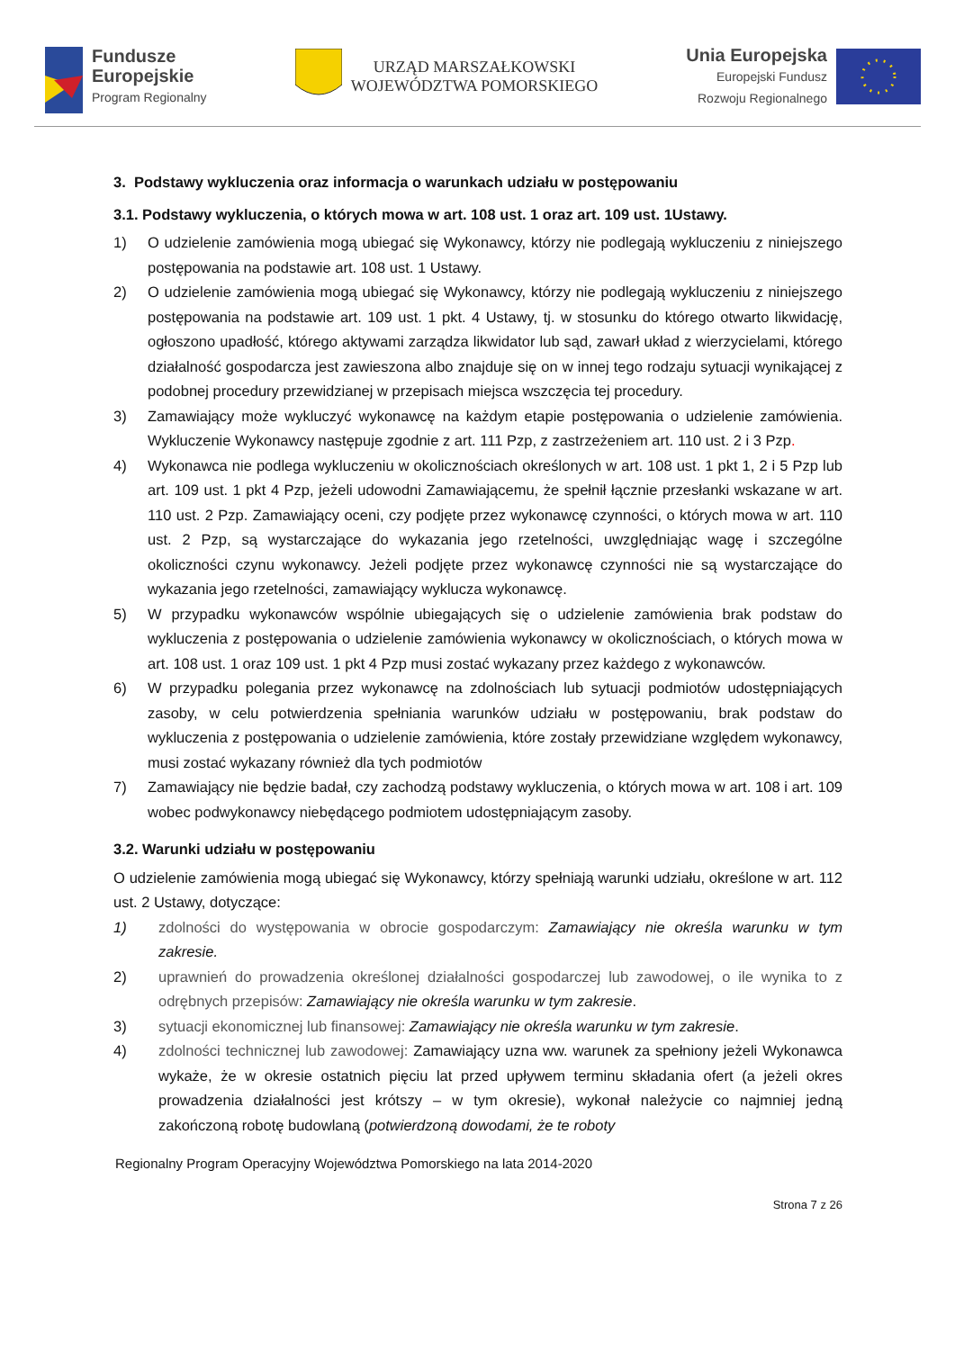Fundusze
Europejskie
Program Regionalny
URZĄD MARSZAŁKOWSKI
WOJEWÓDZTWA POMORSKIEGO
Unia Europejska
Europejski Fundusz
Rozwoju Regionalnego
3. Podstawy wykluczenia oraz informacja o warunkach udziału w postępowaniu
3.1. Podstawy wykluczenia, o których mowa w art. 108 ust. 1 oraz art. 109 ust. 1Ustawy.
1) O udzielenie zamówienia mogą ubiegać się Wykonawcy, którzy nie podlegają wykluczeniu z niniejszego postępowania na podstawie art. 108 ust. 1 Ustawy.
2) O udzielenie zamówienia mogą ubiegać się Wykonawcy, którzy nie podlegają wykluczeniu z niniejszego postępowania na podstawie art. 109 ust. 1 pkt. 4 Ustawy, tj. w stosunku do którego otwarto likwidację, ogłoszono upadłość, którego aktywami zarządza likwidator lub sąd, zawarł układ z wierzycielami, którego działalność gospodarcza jest zawieszona albo znajduje się on w innej tego rodzaju sytuacji wynikającej z podobnej procedury przewidzianej w przepisach miejsca wszczęcia tej procedury.
3) Zamawiający może wykluczyć wykonawcę na każdym etapie postępowania o udzielenie zamówienia. Wykluczenie Wykonawcy następuje zgodnie z art. 111 Pzp, z zastrzeżeniem art. 110 ust. 2 i 3 Pzp.
4) Wykonawca nie podlega wykluczeniu w okolicznościach określonych w art. 108 ust. 1 pkt 1, 2 i 5 Pzp lub art. 109 ust. 1 pkt 4 Pzp, jeżeli udowodni Zamawiającemu, że spełnił łącznie przesłanki wskazane w art. 110 ust. 2 Pzp. Zamawiający oceni, czy podjęte przez wykonawcę czynności, o których mowa w art. 110 ust. 2 Pzp, są wystarczające do wykazania jego rzetelności, uwzględniając wagę i szczególne okoliczności czynu wykonawcy. Jeżeli podjęte przez wykonawcę czynności nie są wystarczające do wykazania jego rzetelności, zamawiający wyklucza wykonawcę.
5) W przypadku wykonawców wspólnie ubiegających się o udzielenie zamówienia brak podstaw do wykluczenia z postępowania o udzielenie zamówienia wykonawcy w okolicznościach, o których mowa w art. 108 ust. 1 oraz 109 ust. 1 pkt 4 Pzp musi zostać wykazany przez każdego z wykonawców.
6) W przypadku polegania przez wykonawcę na zdolnościach lub sytuacji podmiotów udostępniających zasoby, w celu potwierdzenia spełniania warunków udziału w postępowaniu, brak podstaw do wykluczenia z postępowania o udzielenie zamówienia, które zostały przewidziane względem wykonawcy, musi zostać wykazany również dla tych podmiotów
7) Zamawiający nie będzie badał, czy zachodzą podstawy wykluczenia, o których mowa w art. 108 i art. 109 wobec podwykonawcy niebędącego podmiotem udostępniającym zasoby.
3.2. Warunki udziału w postępowaniu
O udzielenie zamówienia mogą ubiegać się Wykonawcy, którzy spełniają warunki udziału, określone w art. 112 ust. 2 Ustawy, dotyczące:
1) zdolności do występowania w obrocie gospodarczym: Zamawiający nie określa warunku w tym zakresie.
2) uprawnień do prowadzenia określonej działalności gospodarczej lub zawodowej, o ile wynika to z odrębnych przepisów: Zamawiający nie określa warunku w tym zakresie.
3) sytuacji ekonomicznej lub finansowej: Zamawiający nie określa warunku w tym zakresie.
4) zdolności technicznej lub zawodowej: Zamawiający uzna ww. warunek za spełniony jeżeli Wykonawca wykaże, że w okresie ostatnich pięciu lat przed upływem terminu składania ofert (a jeżeli okres prowadzenia działalności jest krótszy – w tym okresie), wykonał należycie co najmniej jedną zakończoną robotę budowlaną (potwierdzoną dowodami, że te roboty
Regionalny Program Operacyjny Województwa Pomorskiego na lata 2014-2020
Strona 7 z 26